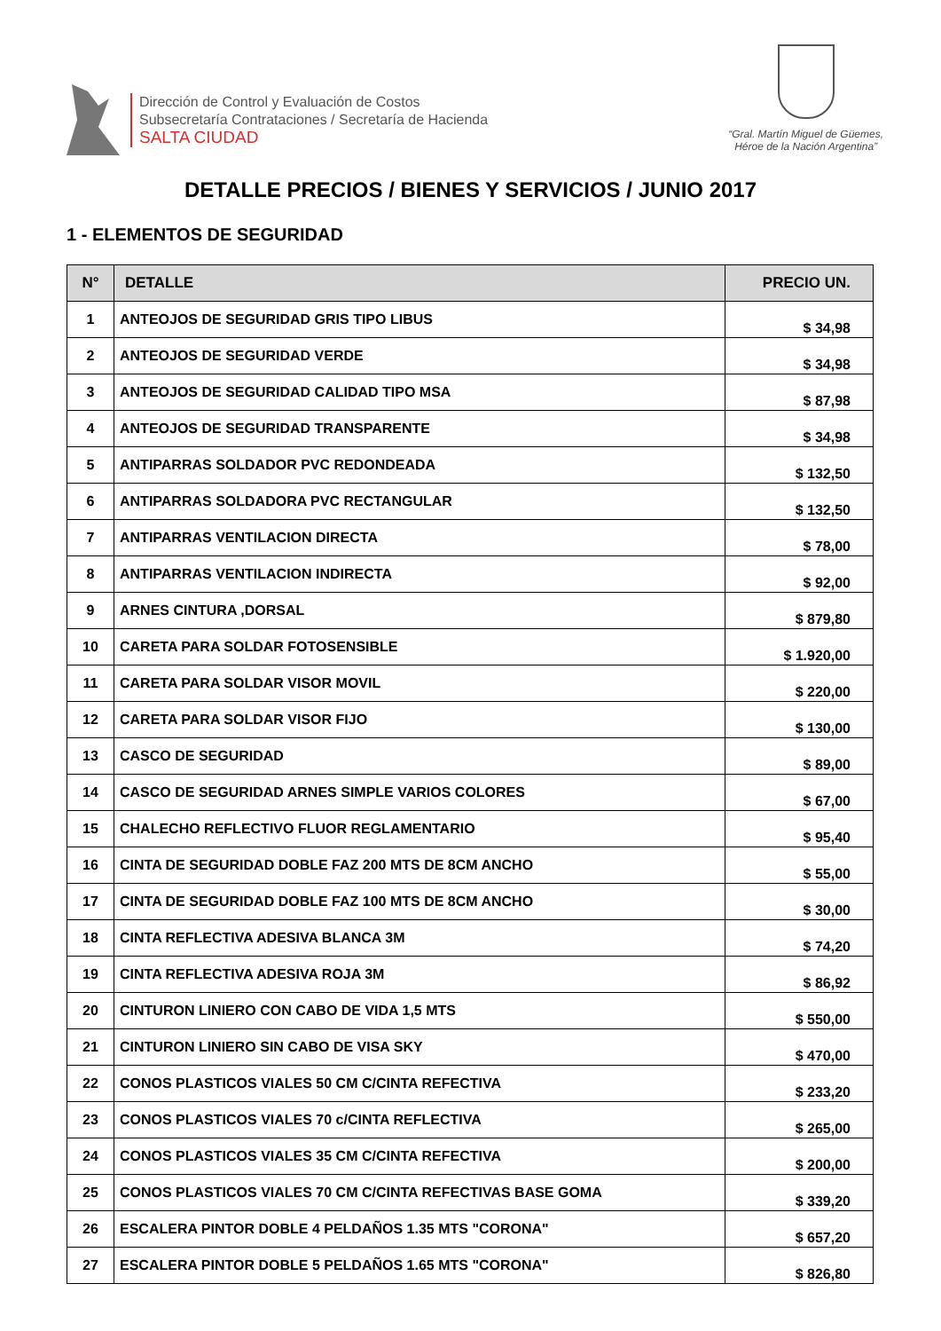Dirección de Control y Evaluación de Costos
Subsecretaría Contrataciones / Secretaría de Hacienda
SALTA CIUDAD
“Gral. Martín Miguel de Güemes,
Héroe de la Nación Argentina”
DETALLE PRECIOS / BIENES Y SERVICIOS / JUNIO 2017
1 - ELEMENTOS DE SEGURIDAD
| N° | DETALLE | PRECIO UN. |
| --- | --- | --- |
| 1 | ANTEOJOS DE SEGURIDAD GRIS TIPO LIBUS | $ 34,98 |
| 2 | ANTEOJOS DE SEGURIDAD VERDE | $ 34,98 |
| 3 | ANTEOJOS DE SEGURIDAD CALIDAD TIPO MSA | $ 87,98 |
| 4 | ANTEOJOS DE SEGURIDAD TRANSPARENTE | $ 34,98 |
| 5 | ANTIPARRAS SOLDADOR PVC REDONDEADA | $ 132,50 |
| 6 | ANTIPARRAS SOLDADORA PVC RECTANGULAR | $ 132,50 |
| 7 | ANTIPARRAS VENTILACION DIRECTA | $ 78,00 |
| 8 | ANTIPARRAS VENTILACION INDIRECTA | $ 92,00 |
| 9 | ARNES CINTURA ,DORSAL | $ 879,80 |
| 10 | CARETA PARA SOLDAR FOTOSENSIBLE | $ 1.920,00 |
| 11 | CARETA PARA SOLDAR VISOR MOVIL | $ 220,00 |
| 12 | CARETA PARA SOLDAR VISOR FIJO | $ 130,00 |
| 13 | CASCO DE SEGURIDAD | $ 89,00 |
| 14 | CASCO DE SEGURIDAD ARNES SIMPLE VARIOS COLORES | $ 67,00 |
| 15 | CHALECHO REFLECTIVO FLUOR REGLAMENTARIO | $ 95,40 |
| 16 | CINTA DE SEGURIDAD DOBLE FAZ 200 MTS DE 8CM ANCHO | $ 55,00 |
| 17 | CINTA DE SEGURIDAD DOBLE FAZ 100 MTS DE 8CM ANCHO | $ 30,00 |
| 18 | CINTA REFLECTIVA ADESIVA BLANCA 3M | $ 74,20 |
| 19 | CINTA REFLECTIVA ADESIVA ROJA 3M | $ 86,92 |
| 20 | CINTURON LINIERO CON CABO DE VIDA 1,5 MTS | $ 550,00 |
| 21 | CINTURON LINIERO SIN CABO DE VISA SKY | $ 470,00 |
| 22 | CONOS PLASTICOS VIALES 50 CM C/CINTA REFECTIVA | $ 233,20 |
| 23 | CONOS PLASTICOS VIALES 70 c/CINTA REFLECTIVA | $ 265,00 |
| 24 | CONOS PLASTICOS VIALES 35 CM C/CINTA REFECTIVA | $ 200,00 |
| 25 | CONOS PLASTICOS VIALES 70 CM C/CINTA REFECTIVAS BASE GOMA | $ 339,20 |
| 26 | ESCALERA PINTOR DOBLE 4 PELDAÑOS 1.35 MTS "CORONA" | $ 657,20 |
| 27 | ESCALERA PINTOR DOBLE 5 PELDAÑOS 1.65 MTS "CORONA" | $ 826,80 |